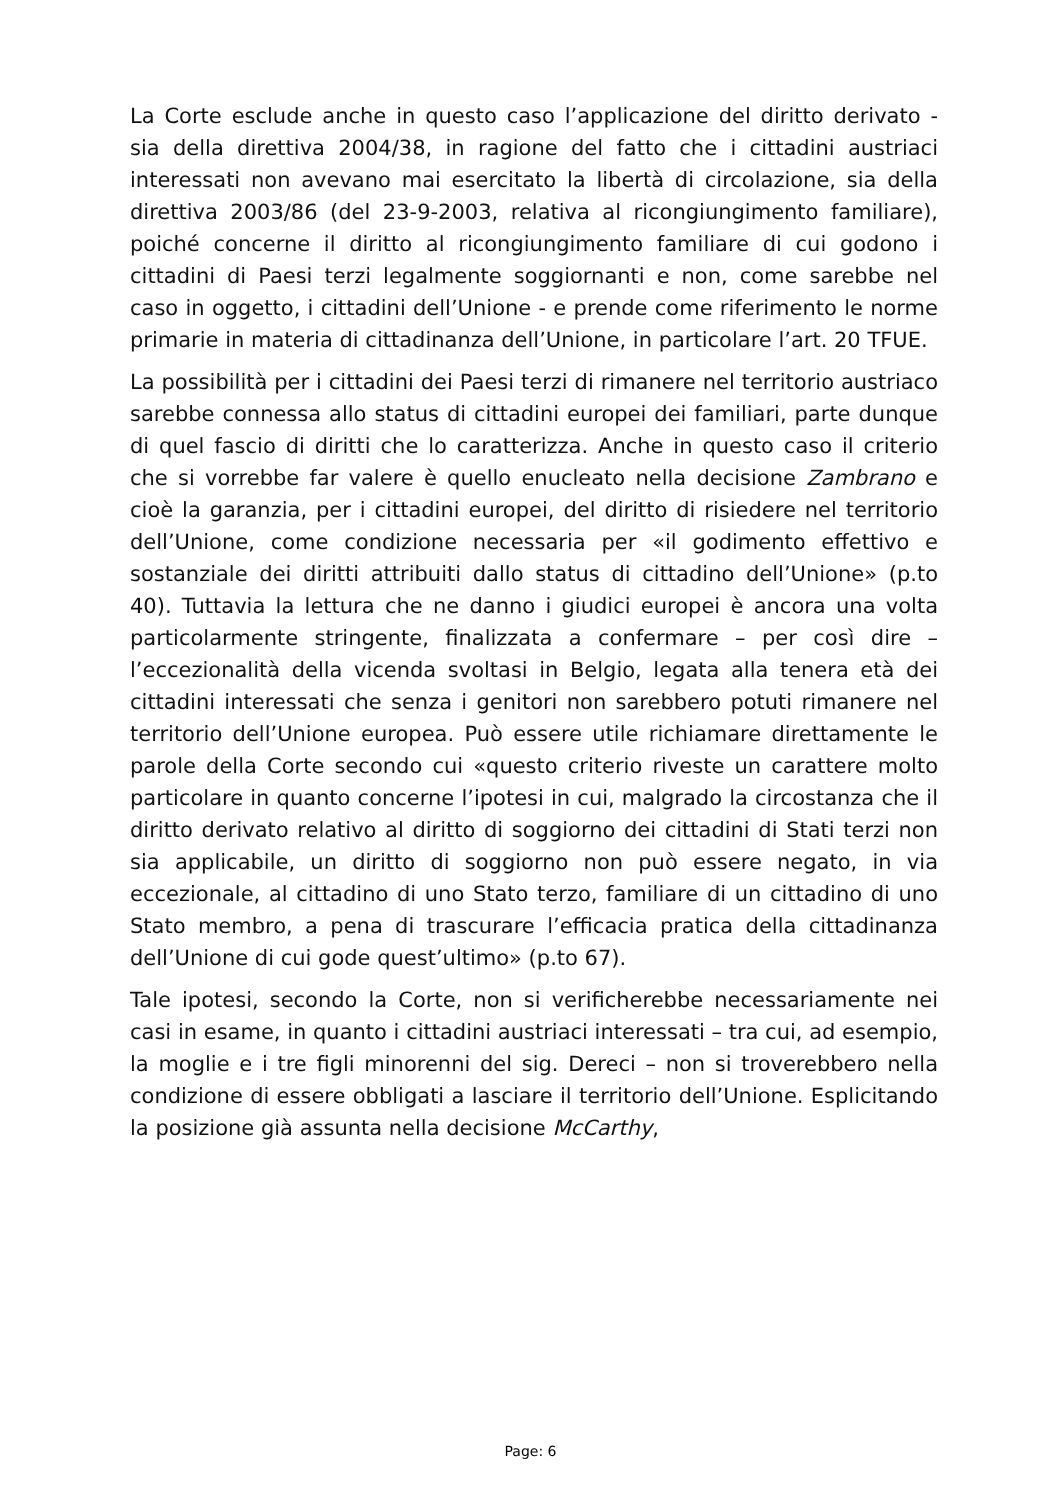La Corte esclude anche in questo caso l’applicazione del diritto derivato - sia della direttiva 2004/38, in ragione del fatto che i cittadini austriaci interessati non avevano mai esercitato la libertà di circolazione, sia della direttiva 2003/86 (del 23-9-2003, relativa al ricongiungimento familiare), poiché concerne il diritto al ricongiungimento familiare di cui godono i cittadini di Paesi terzi legalmente soggiornanti e non, come sarebbe nel caso in oggetto, i cittadini dell’Unione - e prende come riferimento le norme primarie in materia di cittadinanza dell’Unione, in particolare l’art. 20 TFUE.
La possibilità per i cittadini dei Paesi terzi di rimanere nel territorio austriaco sarebbe connessa allo status di cittadini europei dei familiari, parte dunque di quel fascio di diritti che lo caratterizza. Anche in questo caso il criterio che si vorrebbe far valere è quello enucleato nella decisione Zambrano e cioè la garanzia, per i cittadini europei, del diritto di risiedere nel territorio dell’Unione, come condizione necessaria per «il godimento effettivo e sostanziale dei diritti attribuiti dallo status di cittadino dell’Unione» (p.to 40). Tuttavia la lettura che ne danno i giudici europei è ancora una volta particolarmente stringente, finalizzata a confermare – per così dire – l’eccezionalità della vicenda svoltasi in Belgio, legata alla tenera età dei cittadini interessati che senza i genitori non sarebbero potuti rimanere nel territorio dell’Unione europea. Può essere utile richiamare direttamente le parole della Corte secondo cui «questo criterio riveste un carattere molto particolare in quanto concerne l’ipotesi in cui, malgrado la circostanza che il diritto derivato relativo al diritto di soggiorno dei cittadini di Stati terzi non sia applicabile, un diritto di soggiorno non può essere negato, in via eccezionale, al cittadino di uno Stato terzo, familiare di un cittadino di uno Stato membro, a pena di trascurare l’efficacia pratica della cittadinanza dell’Unione di cui gode quest’ultimo» (p.to 67).
Tale ipotesi, secondo la Corte, non si verificherebbe necessariamente nei casi in esame, in quanto i cittadini austriaci interessati – tra cui, ad esempio, la moglie e i tre figli minorenni del sig. Dereci – non si troverebbero nella condizione di essere obbligati a lasciare il territorio dell’Unione. Esplicitando la posizione già assunta nella decisione McCarthy,
Page: 6